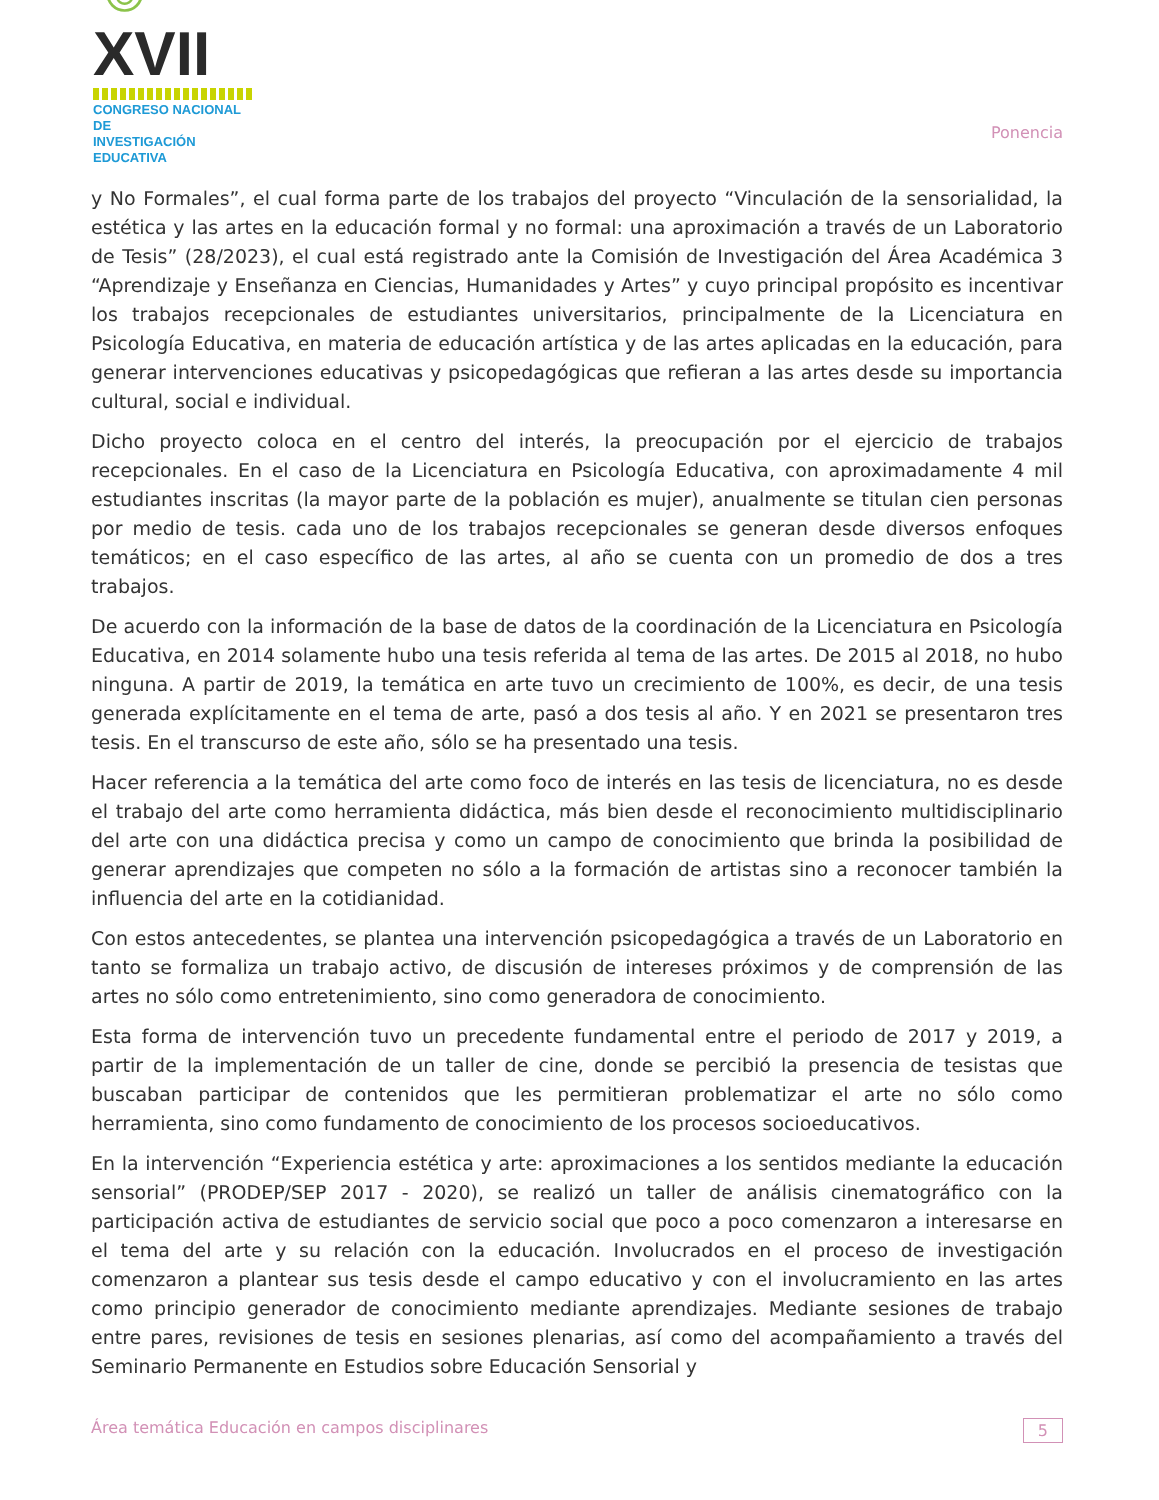☺XVII
CONGRESO NACIONAL DE
INVESTIGACIÓN EDUCATIVA
Ponencia
y No Formales”, el cual forma parte de los trabajos del proyecto “Vinculación de la sensorialidad, la estética y las artes en la educación formal y no formal: una aproximación a través de un Laboratorio de Tesis” (28/2023), el cual está registrado ante la Comisión de Investigación del Área Académica 3 “Aprendizaje y Enseñanza en Ciencias, Humanidades y Artes” y cuyo principal propósito es incentivar los trabajos recepcionales de estudiantes universitarios, principalmente de la Licenciatura en Psicología Educativa, en materia de educación artística y de las artes aplicadas en la educación, para generar intervenciones educativas y psicopedagógicas que refieran a las artes desde su importancia cultural, social e individual.
Dicho proyecto coloca en el centro del interés, la preocupación por el ejercicio de trabajos recepcionales. En el caso de la Licenciatura en Psicología Educativa, con aproximadamente 4 mil estudiantes inscritas (la mayor parte de la población es mujer), anualmente se titulan cien personas por medio de tesis. cada uno de los trabajos recepcionales se generan desde diversos enfoques temáticos; en el caso específico de las artes, al año se cuenta con un promedio de dos a tres trabajos.
De acuerdo con la información de la base de datos de la coordinación de la Licenciatura en Psicología Educativa, en 2014 solamente hubo una tesis referida al tema de las artes. De 2015 al 2018, no hubo ninguna. A partir de 2019, la temática en arte tuvo un crecimiento de 100%, es decir, de una tesis generada explícitamente en el tema de arte, pasó a dos tesis al año. Y en 2021 se presentaron tres tesis. En el transcurso de este año, sólo se ha presentado una tesis.
Hacer referencia a la temática del arte como foco de interés en las tesis de licenciatura, no es desde el trabajo del arte como herramienta didáctica, más bien desde el reconocimiento multidisciplinario del arte con una didáctica precisa y como un campo de conocimiento que brinda la posibilidad de generar aprendizajes que competen no sólo a la formación de artistas sino a reconocer también la influencia del arte en la cotidianidad.
Con estos antecedentes, se plantea una intervención psicopedagógica a través de un Laboratorio en tanto se formaliza un trabajo activo, de discusión de intereses próximos y de comprensión de las artes no sólo como entretenimiento, sino como generadora de conocimiento.
Esta forma de intervención tuvo un precedente fundamental entre el periodo de 2017 y 2019, a partir de la implementación de un taller de cine, donde se percibió la presencia de tesistas que buscaban participar de contenidos que les permitieran problematizar el arte no sólo como herramienta, sino como fundamento de conocimiento de los procesos socioeducativos.
En la intervención “Experiencia estética y arte: aproximaciones a los sentidos mediante la educación sensorial” (PRODEP/SEP 2017 - 2020), se realizó un taller de análisis cinematográfico con la participación activa de estudiantes de servicio social que poco a poco comenzaron a interesarse en el tema del arte y su relación con la educación. Involucrados en el proceso de investigación comenzaron a plantear sus tesis desde el campo educativo y con el involucramiento en las artes como principio generador de conocimiento mediante aprendizajes. Mediante sesiones de trabajo entre pares, revisiones de tesis en sesiones plenarias, así como del acompañamiento a través del Seminario Permanente en Estudios sobre Educación Sensorial y
Área temática Educación en campos disciplinares 5